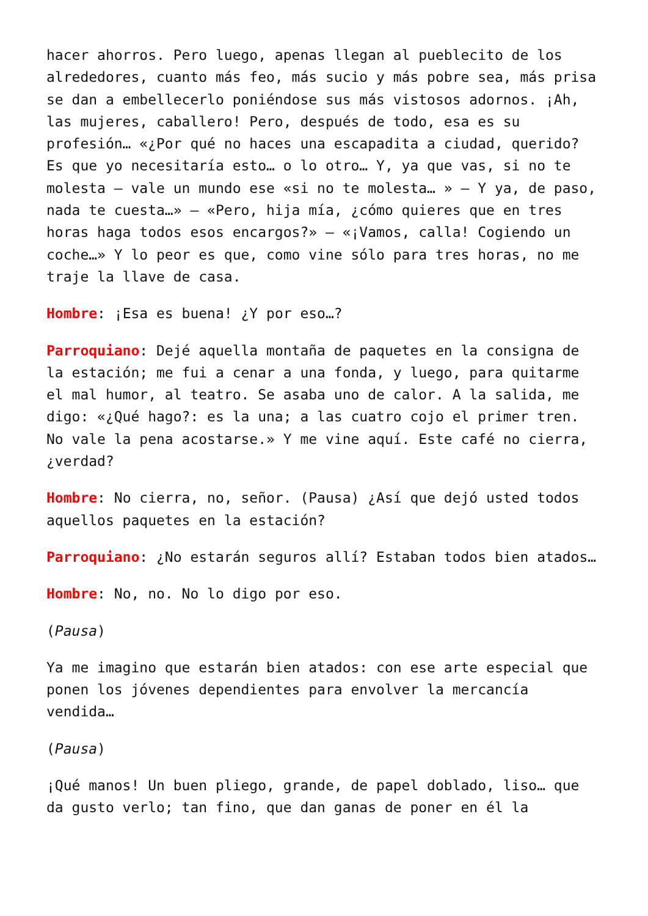hacer ahorros. Pero luego, apenas llegan al pueblecito de los alrededores, cuanto más feo, más sucio y más pobre sea, más prisa se dan a embellecerlo poniéndose sus más vistosos adornos. ¡Ah, las mujeres, caballero! Pero, después de todo, esa es su profesión… «¿Por qué no haces una escapadita a ciudad, querido? Es que yo necesitaría esto… o lo otro… Y, ya que vas, si no te molesta – vale un mundo ese «si no te molesta… » – Y ya, de paso, nada te cuesta…» – «Pero, hija mía, ¿cómo quieres que en tres horas haga todos esos encargos?» – «¡Vamos, calla! Cogiendo un coche…» Y lo peor es que, como vine sólo para tres horas, no me traje la llave de casa.
Hombre: ¡Esa es buena! ¿Y por eso…?
Parroquiano: Dejé aquella montaña de paquetes en la consigna de la estación; me fui a cenar a una fonda, y luego, para quitarme el mal humor, al teatro. Se asaba uno de calor. A la salida, me digo: «¿Qué hago?: es la una; a las cuatro cojo el primer tren. No vale la pena acostarse.» Y me vine aquí. Este café no cierra, ¿verdad?
Hombre: No cierra, no, señor. (Pausa) ¿Así que dejó usted todos aquellos paquetes en la estación?
Parroquiano: ¿No estarán seguros allí? Estaban todos bien atados…
Hombre: No, no. No lo digo por eso.
(Pausa)
Ya me imagino que estarán bien atados: con ese arte especial que ponen los jóvenes dependientes para envolver la mercancía vendida…
(Pausa)
¡Qué manos! Un buen pliego, grande, de papel doblado, liso… que da gusto verlo; tan fino, que dan ganas de poner en él la